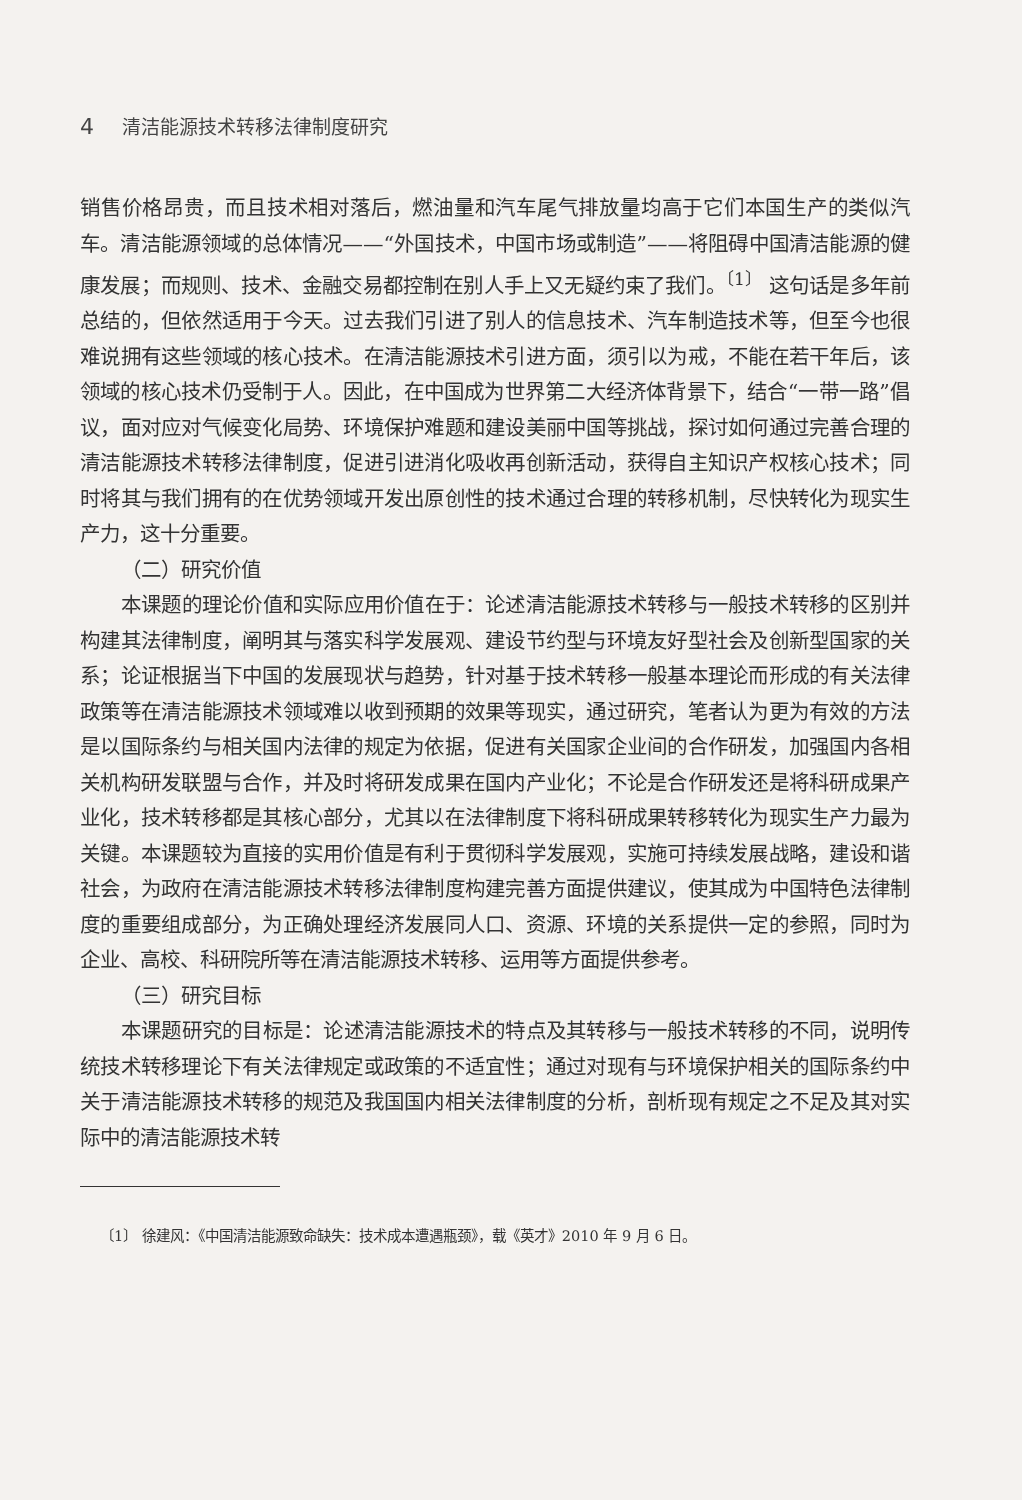4 清洁能源技术转移法律制度研究
销售价格昂贵，而且技术相对落后，燃油量和汽车尾气排放量均高于它们本国生产的类似汽车。清洁能源领域的总体情况——“外国技术，中国市场或制造”——将阻碍中国清洁能源的健康发展；而规则、技术、金融交易都控制在别人手上又无疑约束了我们。<sup>〔1〕</sup> 这句话是多年前总结的，但依然适用于今天。过去我们引进了别人的信息技术、汽车制造技术等，但至今也很难说拥有这些领域的核心技术。在清洁能源技术引进方面，须引以为戒，不能在若干年后，该领域的核心技术仍受制于人。因此，在中国成为世界第二大经济体背景下，结合“一带一路”倡议，面对应对气候变化局势、环境保护难题和建设美丽中国等挑战，探讨如何通过完善合理的清洁能源技术转移法律制度，促进引进消化吸收再创新活动，获得自主知识产权核心技术；同时将其与我们拥有的在优势领域开发出原创性的技术通过合理的转移机制，尽快转化为现实生产力，这十分重要。
（二）研究价值
本课题的理论价值和实际应用价值在于：论述清洁能源技术转移与一般技术转移的区别并构建其法律制度，阐明其与落实科学发展观、建设节约型与环境友好型社会及创新型国家的关系；论证根据当下中国的发展现状与趋势，针对基于技术转移一般基本理论而形成的有关法律政策等在清洁能源技术领域难以收到预期的效果等现实，通过研究，笔者认为更为有效的方法是以国际条约与相关国内法律的规定为依据，促进有关国家企业间的合作研发，加强国内各相关机构研发联盟与合作，并及时将研发成果在国内产业化；不论是合作研发还是将科研成果产业化，技术转移都是其核心部分，尤其以在法律制度下将科研成果转移转化为现实生产力最为关键。本课题较为直接的实用价值是有利于贯彻科学发展观，实施可持续发展战略，建设和谐社会，为政府在清洁能源技术转移法律制度构建完善方面提供建议，使其成为中国特色法律制度的重要组成部分，为正确处理经济发展同人口、资源、环境的关系提供一定的参照，同时为企业、高校、科研院所等在清洁能源技术转移、运用等方面提供参考。
（三）研究目标
本课题研究的目标是：论述清洁能源技术的特点及其转移与一般技术转移的不同，说明传统技术转移理论下有关法律规定或政策的不适宜性；通过对现有与环境保护相关的国际条约中关于清洁能源技术转移的规范及我国国内相关法律制度的分析，剖析现有规定之不足及其对实际中的清洁能源技术转
〔1〕 徐建风：《中国清洁能源致命缺失：技术成本遭遇瓶颈》，载《英才》2010 年 9 月 6 日。